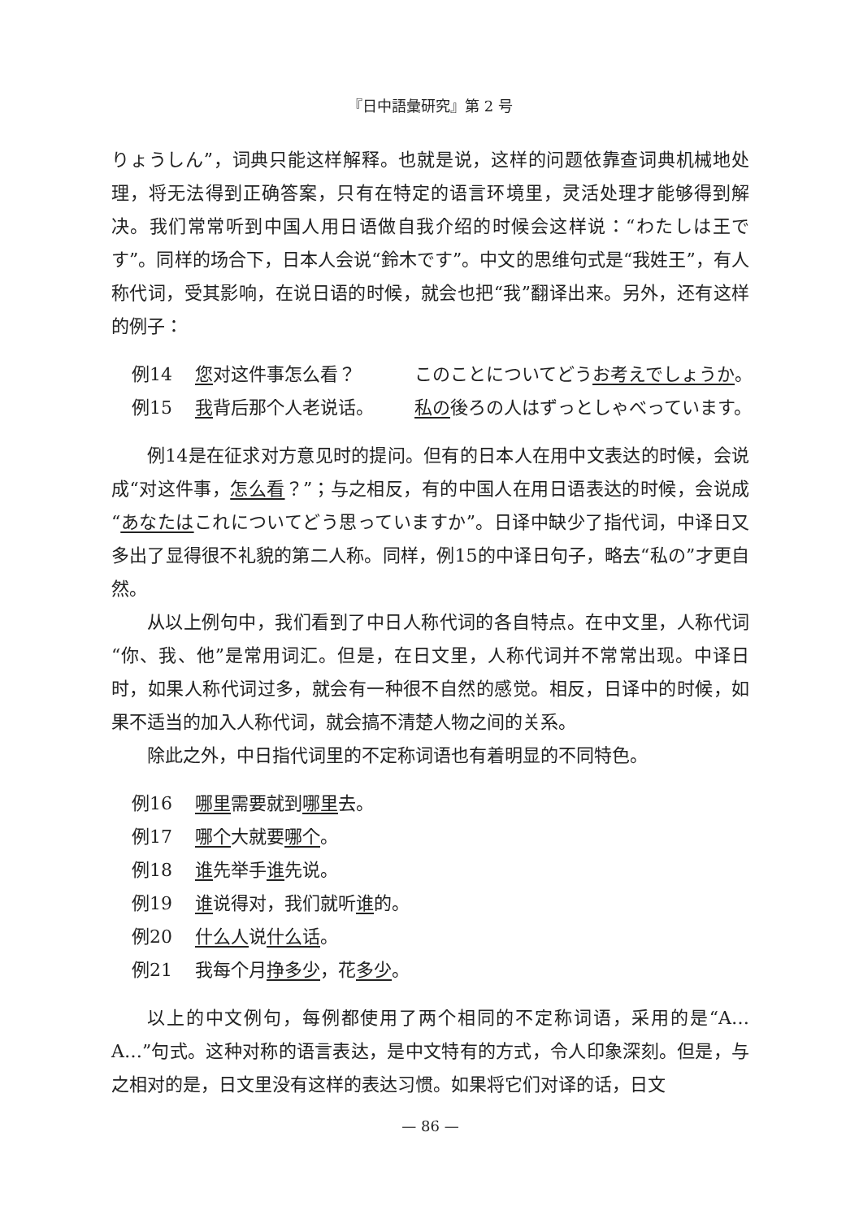『日中語彙研究』第 2 号
りょうしん”，词典只能这样解释。也就是说，这样的问题依靠查词典机械地处理，将无法得到正确答案，只有在特定的语言环境里，灵活处理才能够得到解决。我们常常听到中国人用日语做自我介绍的时候会这样说：“わたしは王です”。同样的场合下，日本人会说“鈴木です”。中文的思维句式是“我姓王”，有人称代词，受其影响，在说日语的时候，就会也把“我”翻译出来。另外，还有这样的例子：
例14 您对这件事怎么看？ このことについてどうお考えでしょうか。
例15 我背后那个人老说话。 私の後ろの人はずっとしゃべっています。
例14是在征求对方意见时的提问。但有的日本人在用中文表达的时候，会说成“对这件事，怎么看？”；与之相反，有的中国人在用日语表达的时候，会说成“あなたはこれについてどう思っていますか”。日译中缺少了指代词，中译日又多出了显得很不礼貌的第二人称。同样，例15的中译日句子，略去“私の”才更自然。
从以上例句中，我们看到了中日人称代词的各自特点。在中文里，人称代词“你、我、他”是常用词汇。但是，在日文里，人称代词并不常常出现。中译日时，如果人称代词过多，就会有一种很不自然的感觉。相反，日译中的时候，如果不适当的加入人称代词，就会搞不清楚人物之间的关系。
除此之外，中日指代词里的不定称词语也有着明显的不同特色。
例16 哪里需要就到哪里去。
例17 哪个大就要哪个。
例18 谁先举手谁先说。
例19 谁说得对，我们就听谁的。
例20 什么人说什么话。
例21 我每个月挣多少，花多少。
以上的中文例句，每例都使用了两个相同的不定称词语，采用的是“A…A…”句式。这种对称的语言表达，是中文特有的方式，令人印象深刻。但是，与之相对的是，日文里没有这样的表达习惯。如果将它们对译的话，日文
— 86 —